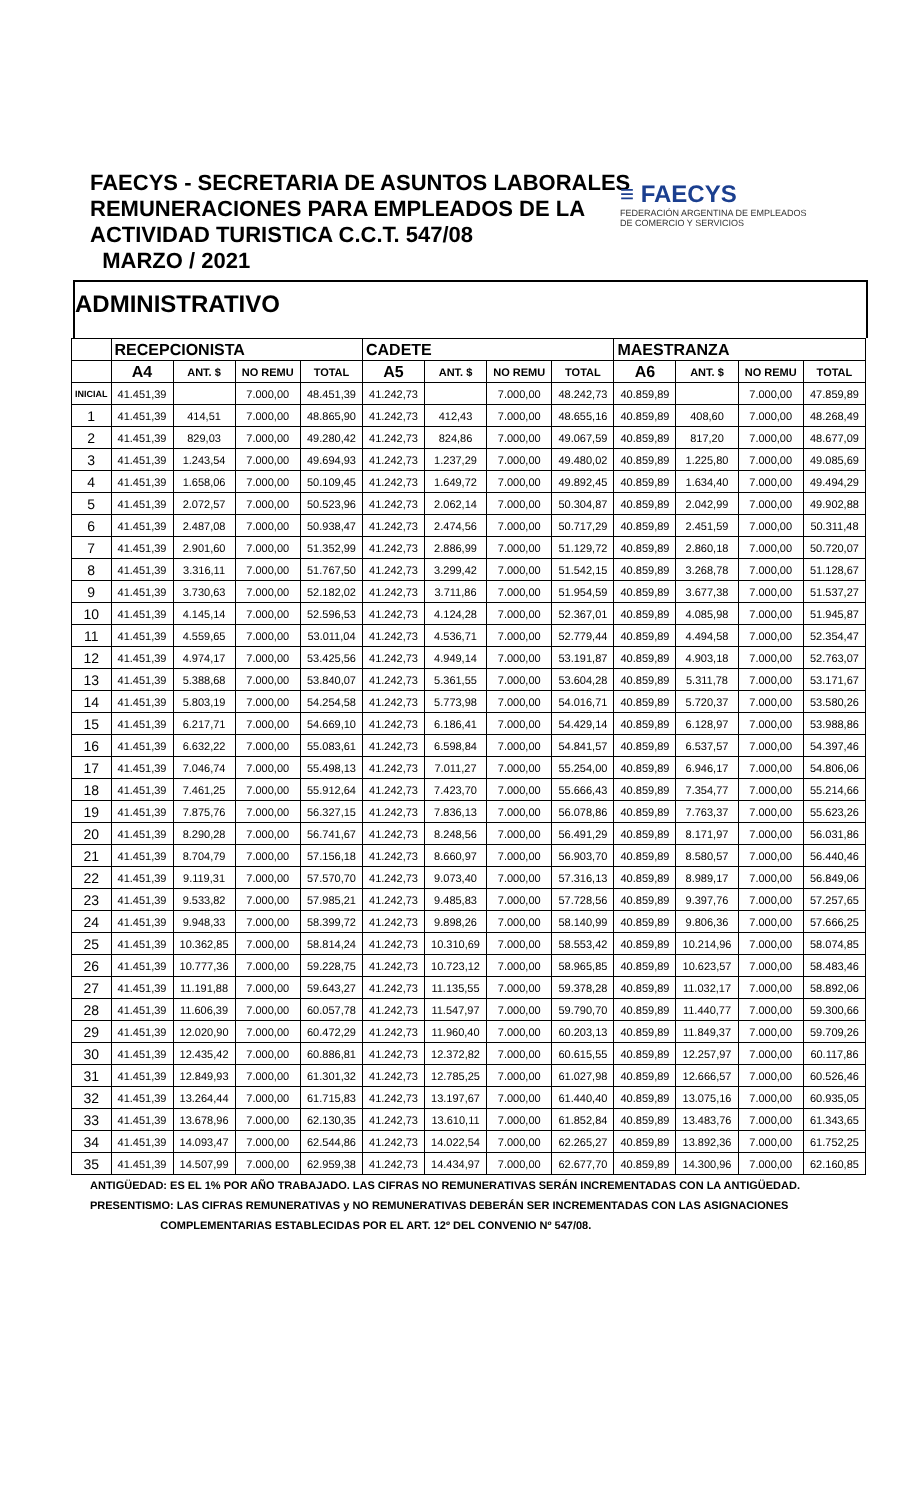FAECYS - SECRETARIA DE ASUNTOS LABORALES
REMUNERACIONES PARA EMPLEADOS DE LA
ACTIVIDAD TURISTICA C.C.T. 547/08
MARZO / 2021
≡ FAECYS
FEDERACIÓN ARGENTINA DE EMPLEADOS
DE COMERCIO Y SERVICIOS
ADMINISTRATIVO
| | RECEPCIONISTA | | | | CADETE | | | | MAESTRANZA | | | |
| --- | --- | --- | --- | --- | --- | --- | --- | --- | --- | --- | --- | --- |
| | A4 | ANT. $ | NO REMU | TOTAL | A5 | ANT. $ | NO REMU | TOTAL | A6 | ANT. $ | NO REMU | TOTAL |
| INICIAL | 41.451,39 | | 7.000,00 | 48.451,39 | 41.242,73 | | 7.000,00 | 48.242,73 | 40.859,89 | | 7.000,00 | 47.859,89 |
| 1 | 41.451,39 | 414,51 | 7.000,00 | 48.865,90 | 41.242,73 | 412,43 | 7.000,00 | 48.655,16 | 40.859,89 | 408,60 | 7.000,00 | 48.268,49 |
| 2 | 41.451,39 | 829,03 | 7.000,00 | 49.280,42 | 41.242,73 | 824,86 | 7.000,00 | 49.067,59 | 40.859,89 | 817,20 | 7.000,00 | 48.677,09 |
| 3 | 41.451,39 | 1.243,54 | 7.000,00 | 49.694,93 | 41.242,73 | 1.237,29 | 7.000,00 | 49.480,02 | 40.859,89 | 1.225,80 | 7.000,00 | 49.085,69 |
| 4 | 41.451,39 | 1.658,06 | 7.000,00 | 50.109,45 | 41.242,73 | 1.649,72 | 7.000,00 | 49.892,45 | 40.859,89 | 1.634,40 | 7.000,00 | 49.494,29 |
| 5 | 41.451,39 | 2.072,57 | 7.000,00 | 50.523,96 | 41.242,73 | 2.062,14 | 7.000,00 | 50.304,87 | 40.859,89 | 2.042,99 | 7.000,00 | 49.902,88 |
| 6 | 41.451,39 | 2.487,08 | 7.000,00 | 50.938,47 | 41.242,73 | 2.474,56 | 7.000,00 | 50.717,29 | 40.859,89 | 2.451,59 | 7.000,00 | 50.311,48 |
| 7 | 41.451,39 | 2.901,60 | 7.000,00 | 51.352,99 | 41.242,73 | 2.886,99 | 7.000,00 | 51.129,72 | 40.859,89 | 2.860,18 | 7.000,00 | 50.720,07 |
| 8 | 41.451,39 | 3.316,11 | 7.000,00 | 51.767,50 | 41.242,73 | 3.299,42 | 7.000,00 | 51.542,15 | 40.859,89 | 3.268,78 | 7.000,00 | 51.128,67 |
| 9 | 41.451,39 | 3.730,63 | 7.000,00 | 52.182,02 | 41.242,73 | 3.711,86 | 7.000,00 | 51.954,59 | 40.859,89 | 3.677,38 | 7.000,00 | 51.537,27 |
| 10 | 41.451,39 | 4.145,14 | 7.000,00 | 52.596,53 | 41.242,73 | 4.124,28 | 7.000,00 | 52.367,01 | 40.859,89 | 4.085,98 | 7.000,00 | 51.945,87 |
| 11 | 41.451,39 | 4.559,65 | 7.000,00 | 53.011,04 | 41.242,73 | 4.536,71 | 7.000,00 | 52.779,44 | 40.859,89 | 4.494,58 | 7.000,00 | 52.354,47 |
| 12 | 41.451,39 | 4.974,17 | 7.000,00 | 53.425,56 | 41.242,73 | 4.949,14 | 7.000,00 | 53.191,87 | 40.859,89 | 4.903,18 | 7.000,00 | 52.763,07 |
| 13 | 41.451,39 | 5.388,68 | 7.000,00 | 53.840,07 | 41.242,73 | 5.361,55 | 7.000,00 | 53.604,28 | 40.859,89 | 5.311,78 | 7.000,00 | 53.171,67 |
| 14 | 41.451,39 | 5.803,19 | 7.000,00 | 54.254,58 | 41.242,73 | 5.773,98 | 7.000,00 | 54.016,71 | 40.859,89 | 5.720,37 | 7.000,00 | 53.580,26 |
| 15 | 41.451,39 | 6.217,71 | 7.000,00 | 54.669,10 | 41.242,73 | 6.186,41 | 7.000,00 | 54.429,14 | 40.859,89 | 6.128,97 | 7.000,00 | 53.988,86 |
| 16 | 41.451,39 | 6.632,22 | 7.000,00 | 55.083,61 | 41.242,73 | 6.598,84 | 7.000,00 | 54.841,57 | 40.859,89 | 6.537,57 | 7.000,00 | 54.397,46 |
| 17 | 41.451,39 | 7.046,74 | 7.000,00 | 55.498,13 | 41.242,73 | 7.011,27 | 7.000,00 | 55.254,00 | 40.859,89 | 6.946,17 | 7.000,00 | 54.806,06 |
| 18 | 41.451,39 | 7.461,25 | 7.000,00 | 55.912,64 | 41.242,73 | 7.423,70 | 7.000,00 | 55.666,43 | 40.859,89 | 7.354,77 | 7.000,00 | 55.214,66 |
| 19 | 41.451,39 | 7.875,76 | 7.000,00 | 56.327,15 | 41.242,73 | 7.836,13 | 7.000,00 | 56.078,86 | 40.859,89 | 7.763,37 | 7.000,00 | 55.623,26 |
| 20 | 41.451,39 | 8.290,28 | 7.000,00 | 56.741,67 | 41.242,73 | 8.248,56 | 7.000,00 | 56.491,29 | 40.859,89 | 8.171,97 | 7.000,00 | 56.031,86 |
| 21 | 41.451,39 | 8.704,79 | 7.000,00 | 57.156,18 | 41.242,73 | 8.660,97 | 7.000,00 | 56.903,70 | 40.859,89 | 8.580,57 | 7.000,00 | 56.440,46 |
| 22 | 41.451,39 | 9.119,31 | 7.000,00 | 57.570,70 | 41.242,73 | 9.073,40 | 7.000,00 | 57.316,13 | 40.859,89 | 8.989,17 | 7.000,00 | 56.849,06 |
| 23 | 41.451,39 | 9.533,82 | 7.000,00 | 57.985,21 | 41.242,73 | 9.485,83 | 7.000,00 | 57.728,56 | 40.859,89 | 9.397,76 | 7.000,00 | 57.257,65 |
| 24 | 41.451,39 | 9.948,33 | 7.000,00 | 58.399,72 | 41.242,73 | 9.898,26 | 7.000,00 | 58.140,99 | 40.859,89 | 9.806,36 | 7.000,00 | 57.666,25 |
| 25 | 41.451,39 | 10.362,85 | 7.000,00 | 58.814,24 | 41.242,73 | 10.310,69 | 7.000,00 | 58.553,42 | 40.859,89 | 10.214,96 | 7.000,00 | 58.074,85 |
| 26 | 41.451,39 | 10.777,36 | 7.000,00 | 59.228,75 | 41.242,73 | 10.723,12 | 7.000,00 | 58.965,85 | 40.859,89 | 10.623,57 | 7.000,00 | 58.483,46 |
| 27 | 41.451,39 | 11.191,88 | 7.000,00 | 59.643,27 | 41.242,73 | 11.135,55 | 7.000,00 | 59.378,28 | 40.859,89 | 11.032,17 | 7.000,00 | 58.892,06 |
| 28 | 41.451,39 | 11.606,39 | 7.000,00 | 60.057,78 | 41.242,73 | 11.547,97 | 7.000,00 | 59.790,70 | 40.859,89 | 11.440,77 | 7.000,00 | 59.300,66 |
| 29 | 41.451,39 | 12.020,90 | 7.000,00 | 60.472,29 | 41.242,73 | 11.960,40 | 7.000,00 | 60.203,13 | 40.859,89 | 11.849,37 | 7.000,00 | 59.709,26 |
| 30 | 41.451,39 | 12.435,42 | 7.000,00 | 60.886,81 | 41.242,73 | 12.372,82 | 7.000,00 | 60.615,55 | 40.859,89 | 12.257,97 | 7.000,00 | 60.117,86 |
| 31 | 41.451,39 | 12.849,93 | 7.000,00 | 61.301,32 | 41.242,73 | 12.785,25 | 7.000,00 | 61.027,98 | 40.859,89 | 12.666,57 | 7.000,00 | 60.526,46 |
| 32 | 41.451,39 | 13.264,44 | 7.000,00 | 61.715,83 | 41.242,73 | 13.197,67 | 7.000,00 | 61.440,40 | 40.859,89 | 13.075,16 | 7.000,00 | 60.935,05 |
| 33 | 41.451,39 | 13.678,96 | 7.000,00 | 62.130,35 | 41.242,73 | 13.610,11 | 7.000,00 | 61.852,84 | 40.859,89 | 13.483,76 | 7.000,00 | 61.343,65 |
| 34 | 41.451,39 | 14.093,47 | 7.000,00 | 62.544,86 | 41.242,73 | 14.022,54 | 7.000,00 | 62.265,27 | 40.859,89 | 13.892,36 | 7.000,00 | 61.752,25 |
| 35 | 41.451,39 | 14.507,99 | 7.000,00 | 62.959,38 | 41.242,73 | 14.434,97 | 7.000,00 | 62.677,70 | 40.859,89 | 14.300,96 | 7.000,00 | 62.160,85 |
ANTIGÜEDAD: ES EL 1% POR AÑO TRABAJADO. LAS CIFRAS NO REMUNERATIVAS SERÁN INCREMENTADAS CON LA ANTIGÜEDAD.
PRESENTISMO: LAS CIFRAS REMUNERATIVAS y NO REMUNERATIVAS DEBERÁN SER INCREMENTADAS CON LAS ASIGNACIONES
COMPLEMENTARIAS ESTABLECIDAS POR EL ART. 12º DEL CONVENIO Nº 547/08.